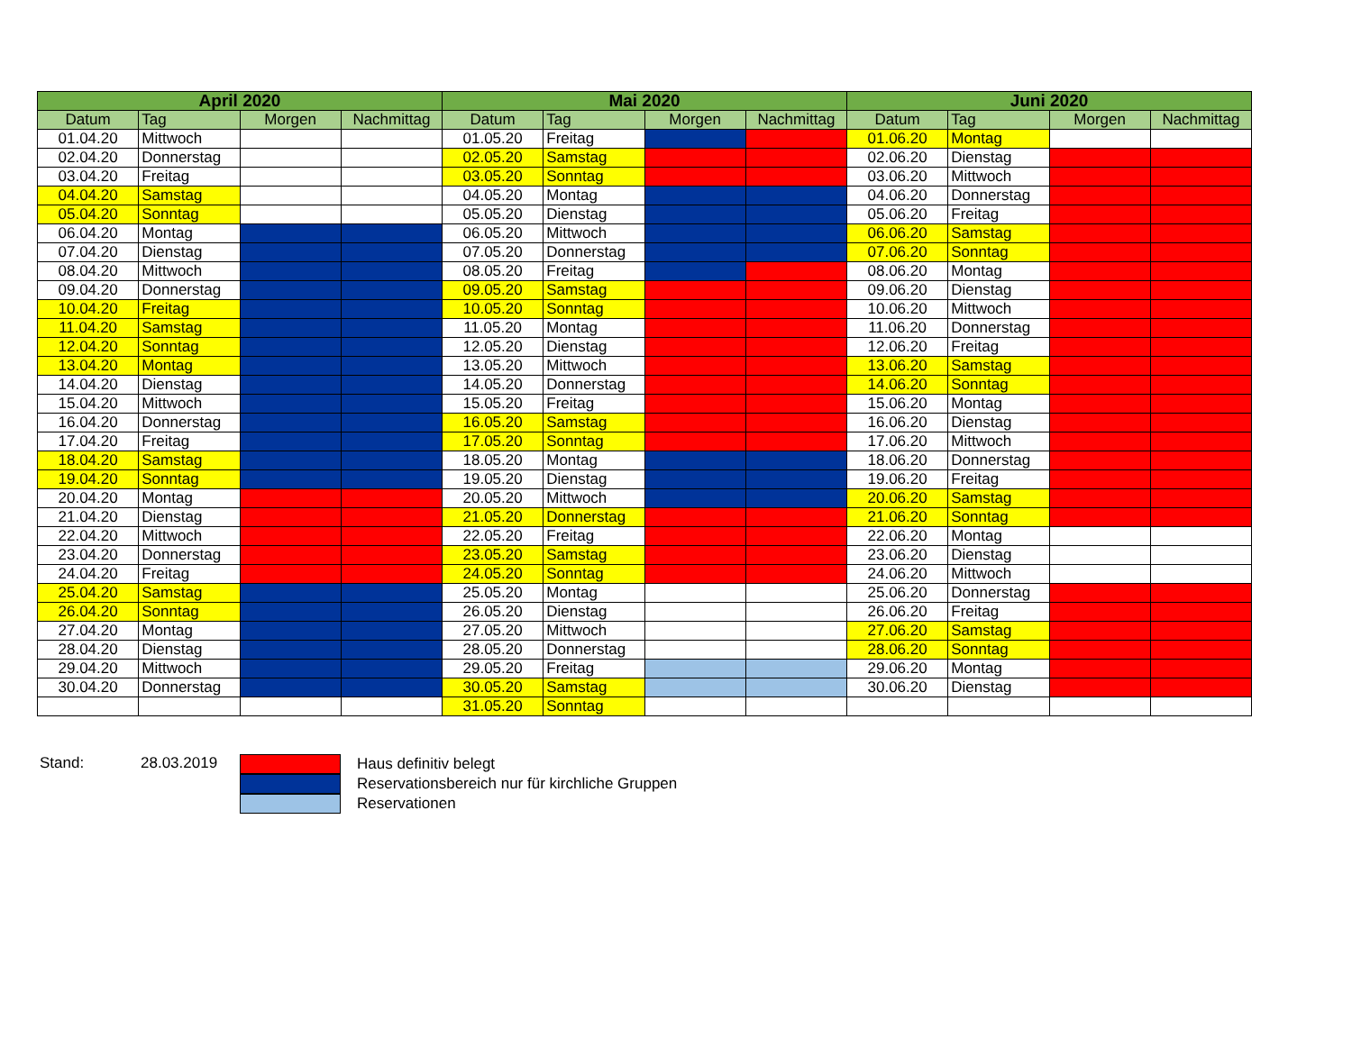| April 2020 | | | | Mai 2020 | | | | Juni 2020 | | | |
| --- | --- | --- | --- | --- | --- | --- | --- | --- | --- | --- | --- |
| Datum | Tag | Morgen | Nachmittag | Datum | Tag | Morgen | Nachmittag | Datum | Tag | Morgen | Nachmittag |
| 01.04.20 | Mittwoch | | | 01.05.20 | Freitag | | | 01.06.20 | Montag | | |
| 02.04.20 | Donnerstag | | | 02.05.20 | Samstag | | | 02.06.20 | Dienstag | | |
| 03.04.20 | Freitag | | | 03.05.20 | Sonntag | | | 03.06.20 | Mittwoch | | |
| 04.04.20 | Samstag | | | 04.05.20 | Montag | | | 04.06.20 | Donnerstag | | |
| 05.04.20 | Sonntag | | | 05.05.20 | Dienstag | | | 05.06.20 | Freitag | | |
| 06.04.20 | Montag | | | 06.05.20 | Mittwoch | | | 06.06.20 | Samstag | | |
| 07.04.20 | Dienstag | | | 07.05.20 | Donnerstag | | | 07.06.20 | Sonntag | | |
| 08.04.20 | Mittwoch | | | 08.05.20 | Freitag | | | 08.06.20 | Montag | | |
| 09.04.20 | Donnerstag | | | 09.05.20 | Samstag | | | 09.06.20 | Dienstag | | |
| 10.04.20 | Freitag | | | 10.05.20 | Sonntag | | | 10.06.20 | Mittwoch | | |
| 11.04.20 | Samstag | | | 11.05.20 | Montag | | | 11.06.20 | Donnerstag | | |
| 12.04.20 | Sonntag | | | 12.05.20 | Dienstag | | | 12.06.20 | Freitag | | |
| 13.04.20 | Montag | | | 13.05.20 | Mittwoch | | | 13.06.20 | Samstag | | |
| 14.04.20 | Dienstag | | | 14.05.20 | Donnerstag | | | 14.06.20 | Sonntag | | |
| 15.04.20 | Mittwoch | | | 15.05.20 | Freitag | | | 15.06.20 | Montag | | |
| 16.04.20 | Donnerstag | | | 16.05.20 | Samstag | | | 16.06.20 | Dienstag | | |
| 17.04.20 | Freitag | | | 17.05.20 | Sonntag | | | 17.06.20 | Mittwoch | | |
| 18.04.20 | Samstag | | | 18.05.20 | Montag | | | 18.06.20 | Donnerstag | | |
| 19.04.20 | Sonntag | | | 19.05.20 | Dienstag | | | 19.06.20 | Freitag | | |
| 20.04.20 | Montag | | | 20.05.20 | Mittwoch | | | 20.06.20 | Samstag | | |
| 21.04.20 | Dienstag | | | 21.05.20 | Donnerstag | | | 21.06.20 | Sonntag | | |
| 22.04.20 | Mittwoch | | | 22.05.20 | Freitag | | | 22.06.20 | Montag | | |
| 23.04.20 | Donnerstag | | | 23.05.20 | Samstag | | | 23.06.20 | Dienstag | | |
| 24.04.20 | Freitag | | | 24.05.20 | Sonntag | | | 24.06.20 | Mittwoch | | |
| 25.04.20 | Samstag | | | 25.05.20 | Montag | | | 25.06.20 | Donnerstag | | |
| 26.04.20 | Sonntag | | | 26.05.20 | Dienstag | | | 26.06.20 | Freitag | | |
| 27.04.20 | Montag | | | 27.05.20 | Mittwoch | | | 27.06.20 | Samstag | | |
| 28.04.20 | Dienstag | | | 28.05.20 | Donnerstag | | | 28.06.20 | Sonntag | | |
| 29.04.20 | Mittwoch | | | 29.05.20 | Freitag | | | 29.06.20 | Montag | | |
| 30.04.20 | Donnerstag | | | 30.05.20 | Samstag | | | 30.06.20 | Dienstag | | |
| | | | | 31.05.20 | Sonntag | | | | | | |
Stand: 28.03.2019
Haus definitiv belegt
Reservationsbereich nur für kirchliche Gruppen
Reservationen